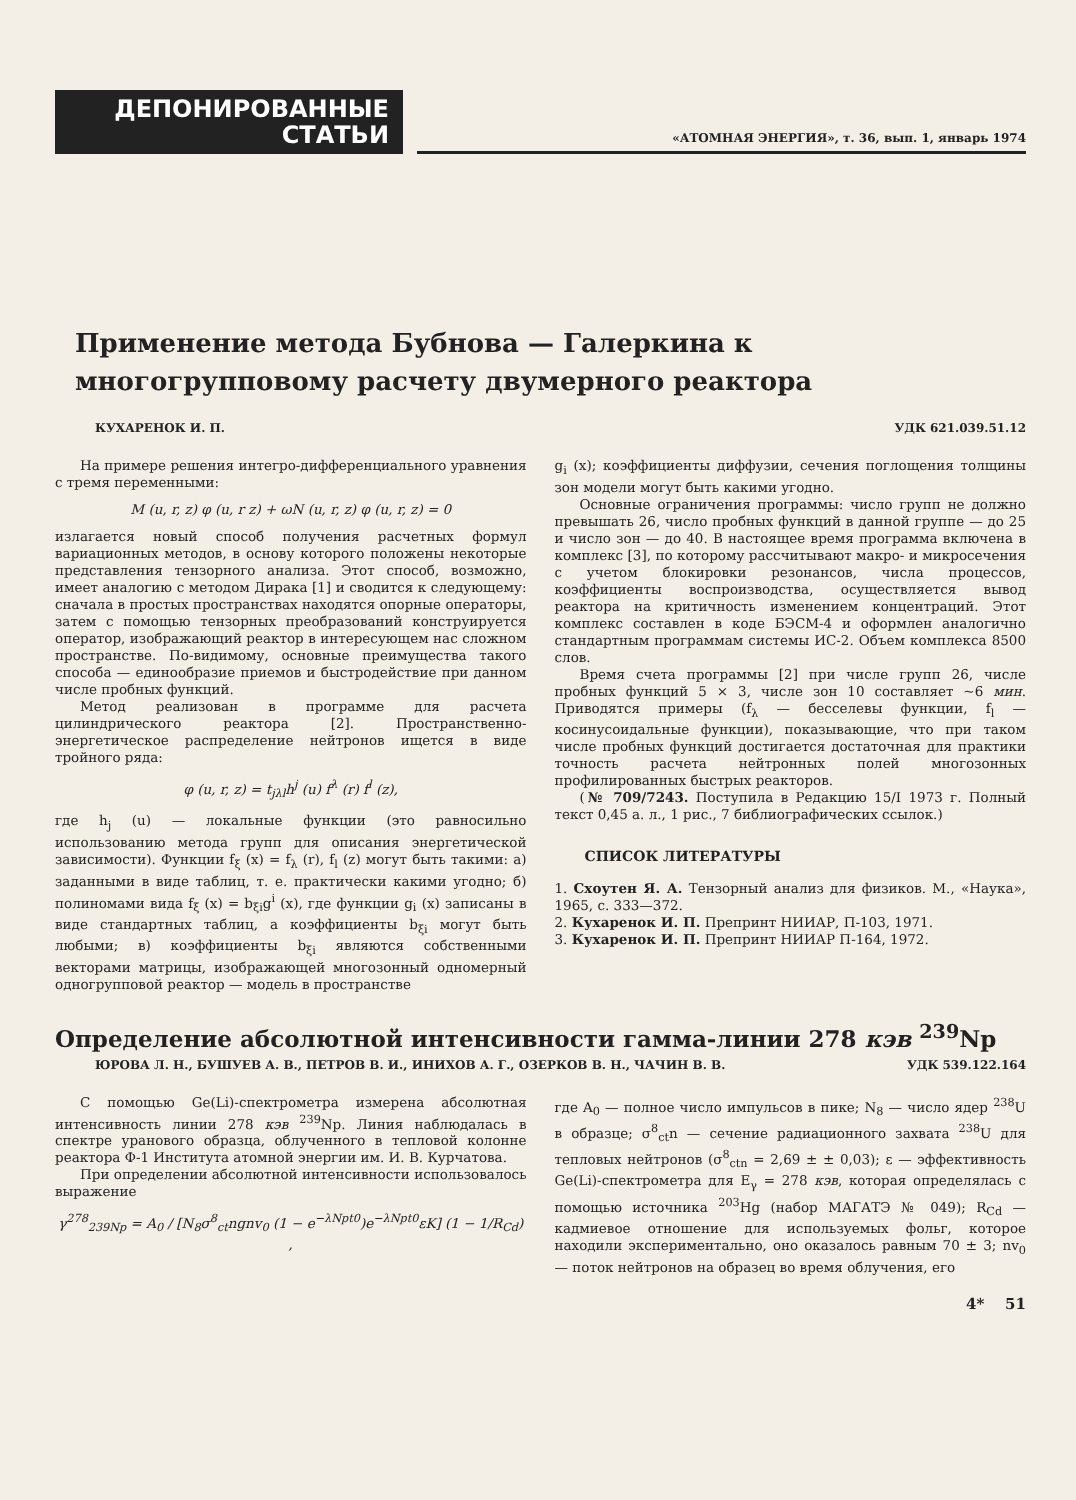ДЕПОНИРОВАННЫЕ
СТАТЬИ
«АТОМНАЯ ЭНЕРГИЯ», т. 36, вып. 1, январь 1974
Применение метода Бубнова — Галеркина к многогрупповому расчету двумерного реактора
КУХАРЕНОК И. П. УДК 621.039.51.12
На примере решения интегро-дифференциального уравнения с тремя переменными:
M (u, r, z) φ (u, r z) + ωN (u, r, z) φ (u, r, z) = 0
излагается новый способ получения расчетных формул вариационных методов, в основу которого положены некоторые представления тензорного анализа. Этот способ, возможно, имеет аналогию с методом Дирака [1] и сводится к следующему: сначала в простых пространствах находятся опорные операторы, затем с помощью тензорных преобразований конструируется оператор, изображающий реактор в интересующем нас сложном пространстве. По-видимому, основные преимущества такого способа — единообразие приемов и быстродействие при данном числе пробных функций.
Метод реализован в программе для расчета цилиндрического реактора [2]. Пространственно-энергетическое распределение нейтронов ищется в виде тройного ряда:
φ (u, r, z) = t<sub>jλl</sub>h<sup>j</sup> (u) f<sup>λ</sup> (r) f<sup>l</sup> (z),
где h<sub>j</sub> (u) — локальные функции (это равносильно использованию метода групп для описания энергетической зависимости). Функции f<sub>ξ</sub> (x) = f<sub>λ</sub> (r), f<sub>l</sub> (z) могут быть такими: а) заданными в виде таблиц, т. е. практически какими угодно; б) полиномами вида f<sub>ξ</sub> (x) = b<sub>ξi</sub>g<sup>i</sup> (x), где функции g<sub>i</sub> (x) записаны в виде стандартных таблиц, а коэффициенты b<sub>ξi</sub> могут быть любыми; в) коэффициенты b<sub>ξi</sub> являются собственными векторами матрицы, изображающей многозонный одномерный одногрупповой реактор — модель в пространстве
g<sub>i</sub> (x); коэффициенты диффузии, сечения поглощения толщины зон модели могут быть какими угодно.
Основные ограничения программы: число групп не должно превышать 26, число пробных функций в данной группе — до 25 и число зон — до 40. В настоящее время программа включена в комплекс [3], по которому рассчитывают макро- и микросечения с учетом блокировки резонансов, числа процессов, коэффициенты воспроизводства, осуществляется вывод реактора на критичность изменением концентраций. Этот комплекс составлен в коде БЭСМ-4 и оформлен аналогично стандартным программам системы ИС-2. Объем комплекса 8500 слов.
Время счета программы [2] при числе групп 26, числе пробных функций 5 × 3, числе зон 10 составляет ~6 мин. Приводятся примеры (f<sub>λ</sub> — бесселевы функции, f<sub>l</sub> — косинусоидальные функции), показывающие, что при таком числе пробных функций достигается достаточная для практики точность расчета нейтронных полей многозонных профилированных быстрых реакторов.
(№ 709/7243. Поступила в Редакцию 15/I 1973 г. Полный текст 0,45 а. л., 1 рис., 7 библиографических ссылок.)
СПИСОК ЛИТЕРАТУРЫ
1. Схоутен Я. А. Тензорный анализ для физиков. М., «Наука», 1965, с. 333—372.
2. Кухаренок И. П. Препринт НИИАР, П-103, 1971.
3. Кухаренок И. П. Препринт НИИАР П-164, 1972.
Определение абсолютной интенсивности гамма-линии 278 кэв <sup>239</sup>Np
ЮРОВА Л. Н., БУШУЕВ А. В., ПЕТРОВ В. И., ИНИХОВ А. Г., ОЗЕРКОВ В. Н., ЧАЧИН В. В. УДК 539.122.164
С помощью Ge(Li)-спектрометра измерена абсолютная интенсивность линии 278 кэв <sup>239</sup>Np. Линия наблюдалась в спектре уранового образца, облученного в тепловой колонне реактора Ф-1 Института атомной энергии им. И. В. Курчатова.
При определении абсолютной интенсивности использовалось выражение
γ<sup>278</sup><sub>239Np</sub> = A<sub>0</sub> / [N<sub>8</sub>σ<sup>8</sup><sub>ct</sub>ngnv<sub>0</sub> (1 − e<sup>−λNpt0</sup>)e<sup>−λNpt0</sup>εK] (1 − 1/R<sub>Cd</sub>) ,
где A<sub>0</sub> — полное число импульсов в пике; N<sub>8</sub> — число ядер <sup>238</sup>U в образце; σ<sup>8</sup><sub>ct</sub>n — сечение радиационного захвата <sup>238</sup>U для тепловых нейтронов (σ<sup>8</sup><sub>ctn</sub> = 2,69 ± ± 0,03); ε — эффективность Ge(Li)-спектрометра для E<sub>γ</sub> = 278 кэв, которая определялась с помощью источника <sup>203</sup>Hg (набор МАГАТЭ № 049); R<sub>Cd</sub> — кадмиевое отношение для используемых фольг, которое находили экспериментально, оно оказалось равным 70 ± 3; nv<sub>0</sub> — поток нейтронов на образец во время облучения, его
4* 51